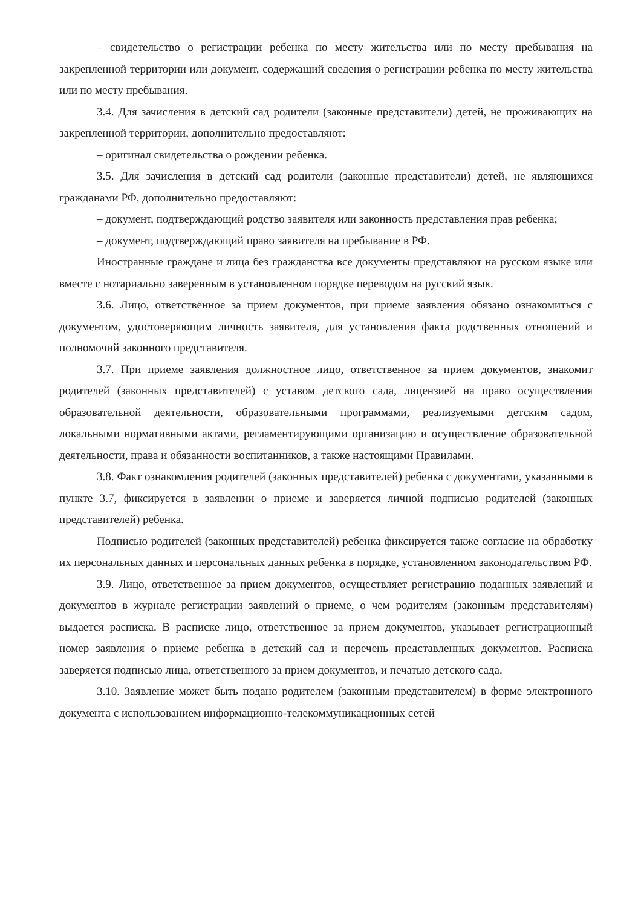– свидетельство о регистрации ребенка по месту жительства или по месту пребывания на закрепленной территории или документ, содержащий сведения о регистрации ребенка по месту жительства или по месту пребывания.
3.4. Для зачисления в детский сад родители (законные представители) детей, не проживающих на закрепленной территории, дополнительно предоставляют:
– оригинал свидетельства о рождении ребенка.
3.5. Для зачисления в детский сад родители (законные представители) детей, не являющихся гражданами РФ, дополнительно предоставляют:
– документ, подтверждающий родство заявителя или законность представления прав ребенка;
– документ, подтверждающий право заявителя на пребывание в РФ.
Иностранные граждане и лица без гражданства все документы представляют на русском языке или вместе с нотариально заверенным в установленном порядке переводом на русский язык.
3.6. Лицо, ответственное за прием документов, при приеме заявления обязано ознакомиться с документом, удостоверяющим личность заявителя, для установления факта родственных отношений и полномочий законного представителя.
3.7. При приеме заявления должностное лицо, ответственное за прием документов, знакомит родителей (законных представителей) с уставом детского сада, лицензией на право осуществления образовательной деятельности, образовательными программами, реализуемыми детским садом, локальными нормативными актами, регламентирующими организацию и осуществление образовательной деятельности, права и обязанности воспитанников, а также настоящими Правилами.
3.8. Факт ознакомления родителей (законных представителей) ребенка с документами, указанными в пункте 3.7, фиксируется в заявлении о приеме и заверяется личной подписью родителей (законных представителей) ребенка.
Подписью родителей (законных представителей) ребенка фиксируется также согласие на обработку их персональных данных и персональных данных ребенка в порядке, установленном законодательством РФ.
3.9. Лицо, ответственное за прием документов, осуществляет регистрацию поданных заявлений и документов в журнале регистрации заявлений о приеме, о чем родителям (законным представителям) выдается расписка. В расписке лицо, ответственное за прием документов, указывает регистрационный номер заявления о приеме ребенка в детский сад и перечень представленных документов. Расписка заверяется подписью лица, ответственного за прием документов, и печатью детского сада.
3.10. Заявление может быть подано родителем (законным представителем) в форме электронного документа с использованием информационно-телекоммуникационных сетей